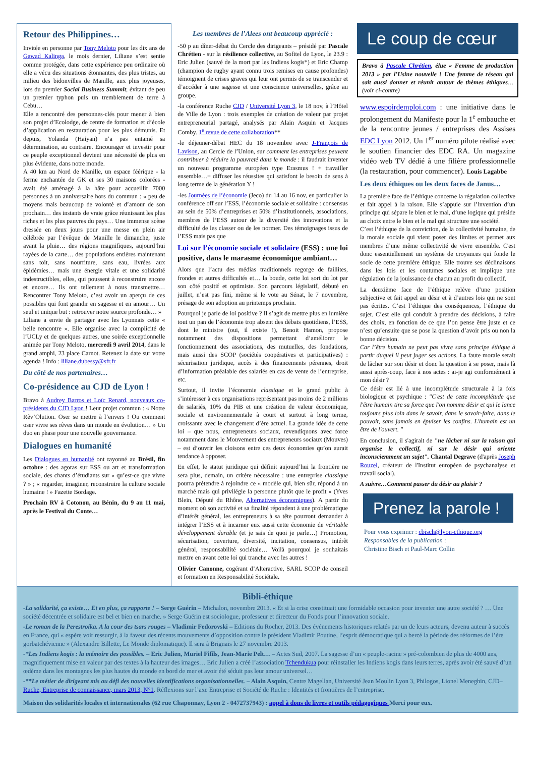Retour des Philippines…
Invitée en personne par Tony Meloto pour les dix ans de Gawad Kalinga, le mois dernier, Liliane s’est sentie comme protégée, dans cette expérience peu ordinaire où elle a vécu des situations étonnantes, des plus tristes, au milieu des bidonvilles de Manille, aux plus joyeuses, lors du premier Social Business Summit, évitant de peu un premier typhon puis un tremblement de terre à Cebu…
Elle a rencontré des personnes-clés pour mener à bien son projet d’Ecolodge, de centre de formation et d’école d’application en restauration pour les plus démunis. Et depuis, Yolanda (Haiyan) n’a pas entamé sa détermination, au contraire. Encourager et investir pour ce peuple exceptionnel devient une nécessité de plus en plus évidente, dans notre monde.
A 40 km au Nord de Manille, un espace féérique - la ferme enchantée de GK et ses 30 maisons colorées - avait été aménagé à la hâte pour accueillir 7000 personnes à un anniversaire hors du commun : « peu de moyens mais beaucoup de volonté et d’amour de son prochain… des instants de vraie grâce réunissant les plus riches et les plus pauvres du pays… Une immense scène dressée en deux jours pour une messe en plein air célébrée par l’évêque de Manille le dimanche, juste avant la pluie… des régions magnifiques, aujourd’hui rayées de la carte… des populations entières maintenant sans toit, sans nourriture, sans eau, livrées aux épidémies… mais une énergie vitale et une solidarité indestructibles, elles, qui poussent à reconstruire encore et encore… Ils ont tellement à nous transmettre… Rencontrer Tony Meloto, c’est avoir un aperçu de ces possibles qui font grandir en sagesse et en amour… Un seul et unique but : retrouver notre source profonde… »
Liliane a envie de partager avec les Lyonnais cette « belle rencontre ». Elle organise avec la complicité de l’UCLy et de quelques autres, une soirée exceptionnelle animée par Tony Meloto, mercredi 9 avril 2014, dans le grand amphi, 23 place Carnot. Retenez la date sur votre agenda ! Info : liliane.dubessy@sfr.fr
Du côté de nos partenaires…
Co-présidence au CJD de Lyon !
Bravo à Audrey Barros et Loïc Renard, nouveaux co-présidents du CJD Lyon ! Leur projet commun : « Notre Rêv’Olution. Oser se mettre à l’envers ! Ou comment oser vivre ses rêves dans un monde en évolution… » Un duo en phase pour une nouvelle gouvernance.
Dialogues en humanité
Les Dialogues en humanité ont rayonné au Brésil, fin octobre : des agoras sur ESS ou art et transformation sociale, des chants d’étudiants sur « qu’est-ce que vivre ? » ; « regarder, imaginer, reconstruire la culture sociale humaine ! » Fazette Bordage.
Prochain RV à Cotonou, au Bénin, du 9 au 11 mai, après le Festival du Conte…
Les membres de l’Alees ont beaucoup apprécié :
-50 p au dîner-débat du Cercle des dirigeants – présidé par Pascale Chrétien - sur la résilience collective, au Sofitel de Lyon, le 23.9 : Eric Julien (sauvé de la mort par les Indiens kogis*) et Eric Champ (champion de rugby ayant connu trois remises en cause profondes) témoignent de crises graves qui leur ont permis de se transcender et d’accéder à une sagesse et une conscience universelles, grâce au groupe.
-la conférence Ruche CJD / Université Lyon 3, le 18 nov, à l’Hôtel de Ville de Lyon : trois exemples de création de valeur par projet entrepreneurial partagé, analysés par Alain Asquin et Jacques Comby. 1<sup>e</sup> revue de cette collaboration**
-le déjeuner-débat HEC du 18 novembre avec J-François de Lavison, au Cercle de l’Union, sur comment les entreprises peuvent contribuer à réduire la pauvreté dans le monde : il faudrait inventer un nouveau programme européen type Erasmus ! + travailler ensemble…+ diffuser les réussites qui satisfont le besoin de sens à long terme de la génération Y !
-les Journées de l’économie (Jeco) du 14 au 16 nov, en particulier la conférence off sur l’ESS, l’économie sociale et solidaire : consensus au sein de 50% d’entreprises et 50% d’institutionnels, associations, membres de l’ESS autour de la diversité des innovations et la difficulté de les classer ou de les normer. Des témoignages issus de l’ESS mais pas que
Loi sur l’économie sociale et solidaire (ESS) : une loi positive, dans le marasme économique ambiant…
Alors que l’actu des médias traditionnels regorge de faillites, frondes et autres difficultés et… la boude, cette loi sort du lot par son côté positif et optimiste. Son parcours législatif, débuté en juillet, n’est pas fini, même si le vote au Sénat, le 7 novembre, présage de son adoption au printemps prochain.
Pourquoi je parle de loi positive ? Il s’agit de mettre plus en lumière tout un pan de l’économie trop absent des débats quotidiens, l’ESS, dont le ministre (oui, il existe !), Benoit Hamon, propose notamment des dispositions permettant d’améliorer le fonctionnement des associations, des mutuelles, des fondations, mais aussi des SCOP (sociétés coopératives et participatives) : sécurisation juridique, accès à des financements pérennes, droit d’information préalable des salariés en cas de vente de l’entreprise, etc.
Surtout, il invite l’économie classique et le grand public à s’intéresser à ces organisations représentant pas moins de 2 millions de salariés, 10% du PIB et une création de valeur économique, sociale et environnementale à court et surtout à long terme, croissante avec le changement d’ère actuel. La grande idée de cette loi – que nous, entrepreneurs sociaux, revendiquons avec force notamment dans le Mouvement des entrepreneurs sociaux (Mouves) – est d’ouvrir les cloisons entre ces deux économies qu’on aurait tendance à opposer.
En effet, le statut juridique qui définit aujourd’hui la frontière ne sera plus, demain, un critère nécessaire : une entreprise classique pourra prétendre à rejoindre ce « modèle qui, bien sûr, répond à un marché mais qui privilégie la personne plutôt que le profit » (Yves Blein, Député du Rhône, Alternatives économiques). A partir du moment où son activité et sa finalité répondent à une problématique d’intérêt général, les entrepreneurs à sa tête pourront demander à intégrer l’ESS et à incarner eux aussi cette économie de véritable développement durable (et je sais de quoi je parle…) Promotion, sécurisation, ouverture, diversité, incitation, consensus, intérêt général, responsabilité sociétale… Voilà pourquoi je souhaitais mettre en avant cette loi qui tranche avec les autres !
Olivier Canonne, cogérant d’Alteractive, SARL SCOP de conseil et formation en Responsabilité Sociétale.
Le coup de cœur
Bravo à Pascale Chrétien, élue « Femme de production 2013 » par l’Usine nouvelle ! Une femme de réseau qui sait aussi donner et réunir autour de thèmes éthiques… (voir ci-contre)
www.espoirdemploi.com : une initiative dans le prolongement du Manifeste pour la 1<sup>e</sup> embauche et de la rencontre jeunes / entreprises des Assises EDC Lyon 2012. Un 1<sup>er</sup> numéro pilote réalisé avec le soutien financier des EDC RA. Un magazine vidéo web TV dédié à une filière professionnelle (la restauration, pour commencer). Louis Lagabbe
Les deux éthiques ou les deux faces de Janus…
La première face de l’éthique concerne la régulation collective et fait appel à la raison. Elle s’appuie sur l’invention d’un principe qui sépare le bien et le mal, d’une logique qui préside au choix entre le bien et le mal qui structure une société.
C’est l’éthique de la conviction, de la collectivité humaine, de la morale sociale qui vient poser des limites et permet aux membres d’une même collectivité de vivre ensemble. C'est donc essentiellement un système de croyances qui fonde le socle de cette première éthique. Elle trouve ses déclinaisons dans les lois et les coutumes sociales et implique une régulation de la jouissance de chacun au profit du collectif.
La deuxième face de l’éthique relève d’une position subjective et fait appel au désir et à d’autres lois qui ne sont pas écrites. C’est l’éthique des conséquences, l’éthique du sujet. C’est elle qui conduit à prendre des décisions, à faire des choix, en fonction de ce que l’on pense être juste et ce n’est qu’ensuite que se pose la question d’avoir pris ou non la bonne décision.
Car l’être humain ne peut pas vivre sans principe éthique à partir duquel il peut juger ses actions. La faute morale serait de lâcher sur son désir et donc la question à se poser, mais là aussi après-coup, face à nos actes : ai-je agi conformément à mon désir ?
Ce désir est lié à une incomplétude structurale à la fois biologique et psychique : "C'est de cette incomplétude que l'être humain tire sa force que l'on nomme désir et qui le lance toujours plus loin dans le savoir, dans le savoir-faire, dans le pouvoir, sans jamais en épuiser les confins. L'humain est un être de l'ouvert. "
En conclusion, il s'agirait de "ne lâcher ni sur la raison qui organise le collectif, ni sur le désir qui oriente inconsciemment un sujet". Chantal Degrave (d'après Joseph Rouzel, créateur de l'Institut européen de psychanalyse et travail social).
A suivre…Comment passer du désir au plaisir ?
Prenez la parole !
Pour vous exprimer : cbisch@lyon-ethique.org
Responsables de la publication :
Christine Bisch et Paul-Marc Collin
Bibli-éthique
-La solidarité, ça existe… Et en plus, ça rapporte ! – Serge Guérin – Michalon, novembre 2013. « Et si la crise constituait une formidable occasion pour inventer une autre société ? … Une société décentrée et solidaire est bel et bien en marche. » Serge Guérin est sociologue, professeur et directeur du Fonds pour l’innovation sociale.
-Le roman de la Perestroika. A la cour des tsars rouges – Vladimir Fedorovski – Editions du Rocher, 2013. Des événements historiques relatés par un de leurs acteurs, devenu auteur à succès en France, qui « espère voir ressurgir, à la faveur des récents mouvements d’opposition contre le président Vladimir Poutine, l’esprit démocratique qui a bercé la période des réformes de l’ère gorbatchévienne » (Alexandre Billette, Le Monde diplomatique). Il sera à Brignais le 27 novembre 2013.
-*Les Indiens kogis : la mémoire des possibles. – Eric Julien, Muriel Fifils, Jean-Marie Pelt… – Actes Sud, 2007. La sagesse d’un « peuple-racine » pré-colombien de plus de 4000 ans, magnifiquement mise en valeur par des textes à la hauteur des images… Eric Julien a créé l’association Tchendukua pour réinstaller les Indiens kogis dans leurs terres, après avoir été sauvé d’un œdème dans les montagnes les plus hautes du monde en bord de mer et avoir été séduit pas leur amour universel…
-**Le métier de dirigeant mis au défi des nouvelles identifications organisationnelles. – Alain Asquin, Centre Magellan, Université Jean Moulin Lyon 3, Philogos, Lionel Meneghin, CJD– Ruche, Entreprise de connaissance, mars 2013, N°1. Réflexions sur l’axe Entreprise et Société de Ruche : Identités et frontières de l’entreprise.
Maison des solidarités locales et internationales (62 rue Chaponnay, Lyon 2 - 0472737943) : appel à dons de livres et outils pédagogiques Merci pour eux.